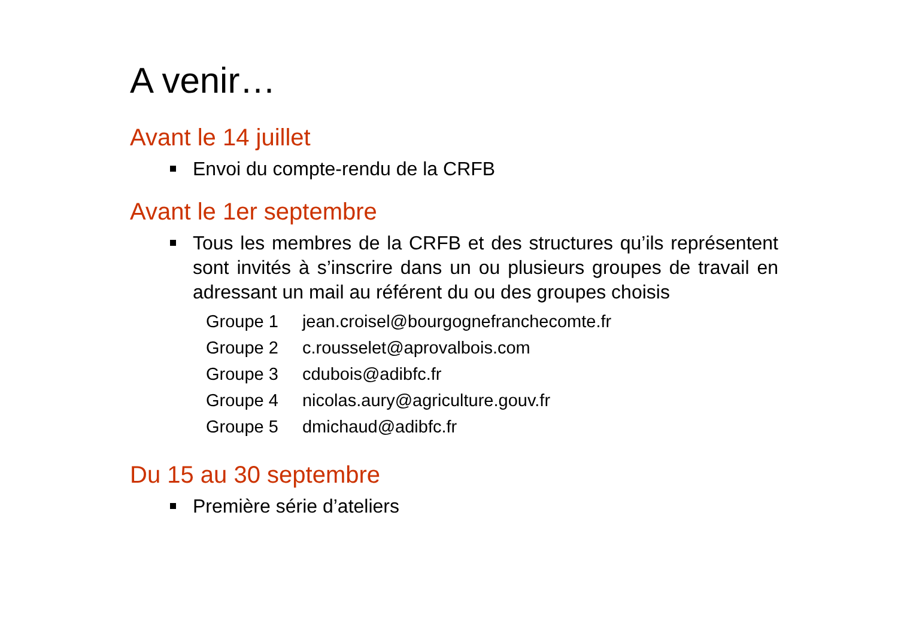A venir…
Avant le 14 juillet
Envoi du compte-rendu de la CRFB
Avant le 1er septembre
Tous les membres de la CRFB et des structures qu’ils représentent sont invités à s’inscrire dans un ou plusieurs groupes de travail en adressant un mail au référent du ou des groupes choisis
| Groupe 1 | jean.croisel@bourgognefranchecomte.fr |
| Groupe 2 | c.rousselet@aprovalbois.com |
| Groupe 3 | cdubois@adibfc.fr |
| Groupe 4 | nicolas.aury@agriculture.gouv.fr |
| Groupe 5 | dmichaud@adibfc.fr |
Du 15 au 30 septembre
Première série d’ateliers